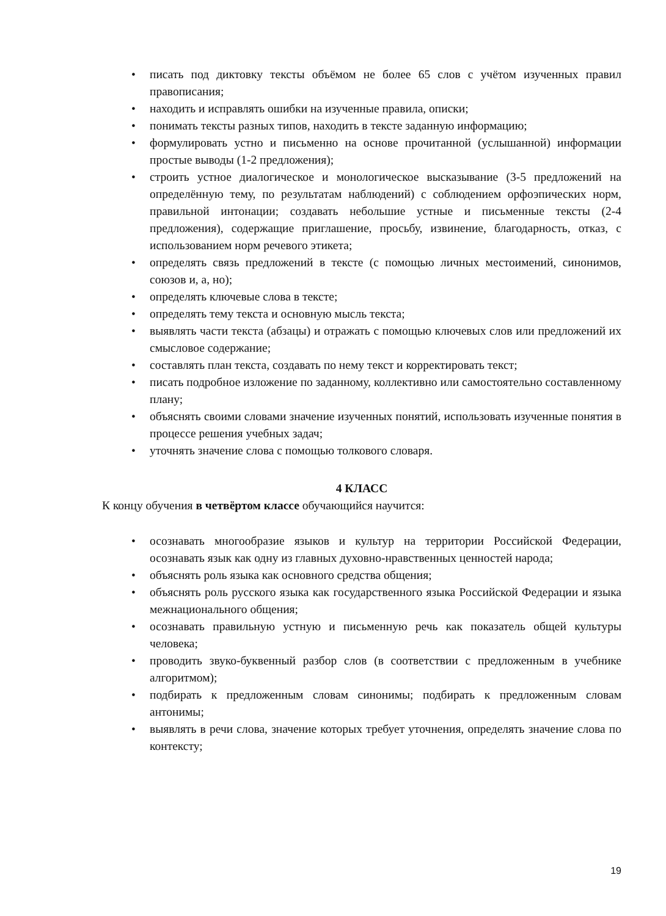• писать под диктовку тексты объёмом не более 65 слов с учётом изученных правил правописания;
• находить и исправлять ошибки на изученные правила, описки;
• понимать тексты разных типов, находить в тексте заданную информацию;
• формулировать устно и письменно на основе прочитанной (услышанной) информации простые выводы (1-2 предложения);
• строить устное диалогическое и монологическое высказывание (3-5 предложений на определённую тему, по результатам наблюдений) с соблюдением орфоэпических норм, правильной интонации; создавать небольшие устные и письменные тексты (2-4 предложения), содержащие приглашение, просьбу, извинение, благодарность, отказ, с использованием норм речевого этикета;
• определять связь предложений в тексте (с помощью личных местоимений, синонимов, союзов и, а, но);
• определять ключевые слова в тексте;
• определять тему текста и основную мысль текста;
• выявлять части текста (абзацы) и отражать с помощью ключевых слов или предложений их смысловое содержание;
• составлять план текста, создавать по нему текст и корректировать текст;
• писать подробное изложение по заданному, коллективно или самостоятельно составленному плану;
• объяснять своими словами значение изученных понятий, использовать изученные понятия в процессе решения учебных задач;
• уточнять значение слова с помощью толкового словаря.
4 КЛАСС
К концу обучения в четвёртом классе обучающийся научится:
• осознавать многообразие языков и культур на территории Российской Федерации, осознавать язык как одну из главных духовно-нравственных ценностей народа;
• объяснять роль языка как основного средства общения;
• объяснять роль русского языка как государственного языка Российской Федерации и языка межнационального общения;
• осознавать правильную устную и письменную речь как показатель общей культуры человека;
• проводить звуко-буквенный разбор слов (в соответствии с предложенным в учебнике алгоритмом);
• подбирать к предложенным словам синонимы; подбирать к предложенным словам антонимы;
• выявлять в речи слова, значение которых требует уточнения, определять значение слова по контексту;
19